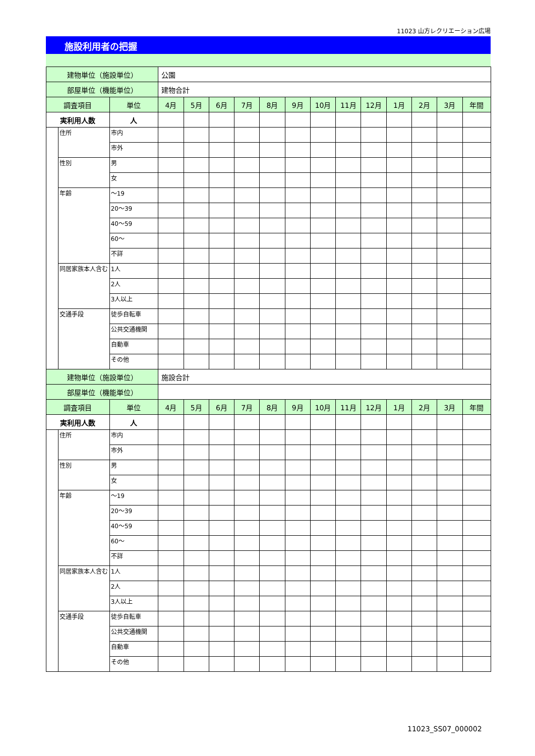11023 山方レクリエーション広場
施設利用者の把握
| 建物単位（施設単位） | | | 公園 | | | | | | | | | | | | |
| 部屋単位（機能単位） | | | 建物合計 | | | | | | | | | | | | |
| 調査項目 | | 単位 | 4月 | 5月 | 6月 | 7月 | 8月 | 9月 | 10月 | 11月 | 12月 | 1月 | 2月 | 3月 | 年間 |
| 実利用人数 | | 人 | | | | | | | | | | | | | |
| | 住所 | 市内 | | | | | | | | | | | | | |
| | | 市外 | | | | | | | | | | | | | |
| | 性別 | 男 | | | | | | | | | | | | | |
| | | 女 | | | | | | | | | | | | | |
| | 年齢 | ～19 | | | | | | | | | | | | | |
| | | 20～39 | | | | | | | | | | | | | |
| | | 40～59 | | | | | | | | | | | | | |
| | | 60～ | | | | | | | | | | | | | |
| | | 不詳 | | | | | | | | | | | | | |
| | 同居家族本人含む | 1人 | | | | | | | | | | | | | |
| | | 2人 | | | | | | | | | | | | | |
| | | 3人以上 | | | | | | | | | | | | | |
| | 交通手段 | 徒歩自転車 | | | | | | | | | | | | | |
| | | 公共交通機関 | | | | | | | | | | | | | |
| | | 自動車 | | | | | | | | | | | | | |
| | | その他 | | | | | | | | | | | | | |
| 建物単位（施設単位） | | | 施設合計 | | | | | | | | | | | | |
| 部屋単位（機能単位） | | | | | | | | | | | | | | | |
| 調査項目 | | 単位 | 4月 | 5月 | 6月 | 7月 | 8月 | 9月 | 10月 | 11月 | 12月 | 1月 | 2月 | 3月 | 年間 |
| 実利用人数 | | 人 | | | | | | | | | | | | | |
| | 住所 | 市内 | | | | | | | | | | | | | |
| | | 市外 | | | | | | | | | | | | | |
| | 性別 | 男 | | | | | | | | | | | | | |
| | | 女 | | | | | | | | | | | | | |
| | 年齢 | ～19 | | | | | | | | | | | | | |
| | | 20～39 | | | | | | | | | | | | | |
| | | 40～59 | | | | | | | | | | | | | |
| | | 60～ | | | | | | | | | | | | | |
| | | 不詳 | | | | | | | | | | | | | |
| | 同居家族本人含む | 1人 | | | | | | | | | | | | | |
| | | 2人 | | | | | | | | | | | | | |
| | | 3人以上 | | | | | | | | | | | | | |
| | 交通手段 | 徒歩自転車 | | | | | | | | | | | | | |
| | | 公共交通機関 | | | | | | | | | | | | | |
| | | 自動車 | | | | | | | | | | | | | |
| | | その他 | | | | | | | | | | | | | |
11023_SS07_000002